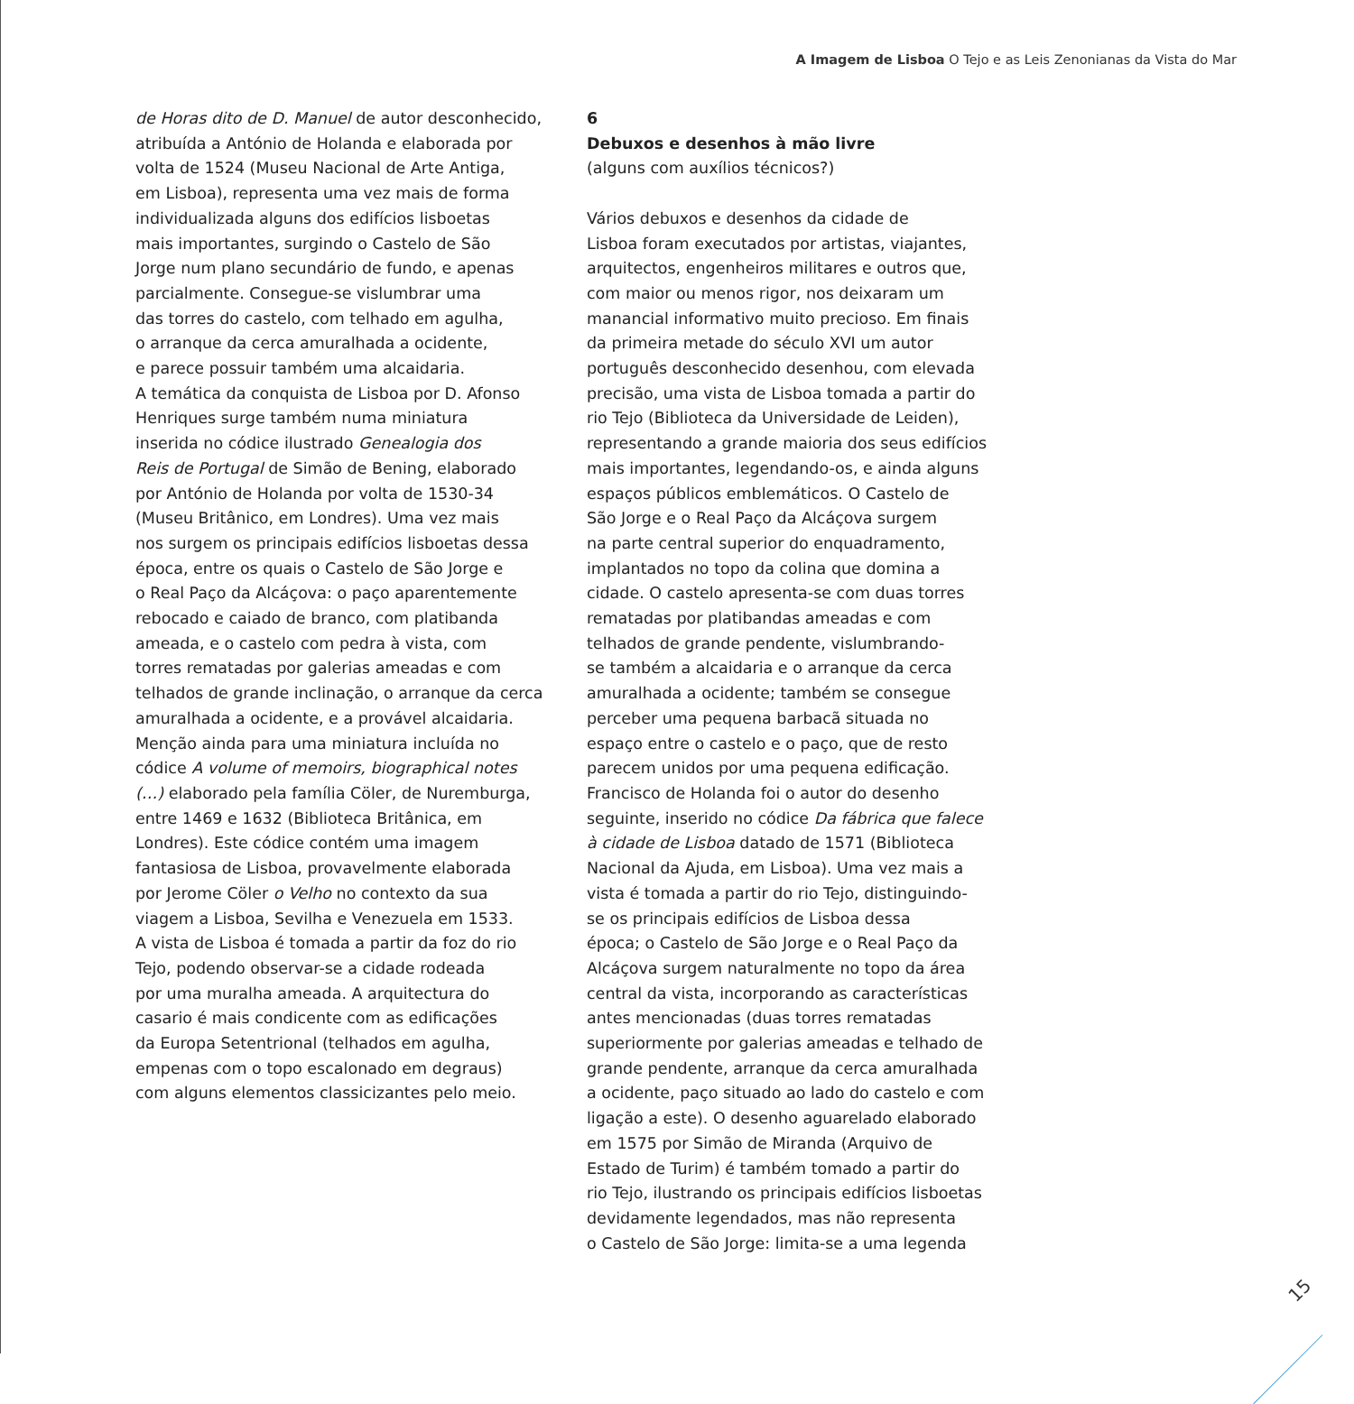A Imagem de Lisboa O Tejo e as Leis Zenonianas da Vista do Mar
de Horas dito de D. Manuel de autor desconhecido,
atribuída a António de Holanda e elaborada por
volta de 1524 (Museu Nacional de Arte Antiga,
em Lisboa), representa uma vez mais de forma
individualizada alguns dos edifícios lisboetas
mais importantes, surgindo o Castelo de São
Jorge num plano secundário de fundo, e apenas
parcialmente. Consegue-se vislumbrar uma
das torres do castelo, com telhado em agulha,
o arranque da cerca amuralhada a ocidente,
e parece possuir também uma alcaidaria.
A temática da conquista de Lisboa por D. Afonso
Henriques surge também numa miniatura
inserida no códice ilustrado Genealogia dos
Reis de Portugal de Simão de Bening, elaborado
por António de Holanda por volta de 1530-34
(Museu Britânico, em Londres). Uma vez mais
nos surgem os principais edifícios lisboetas dessa
época, entre os quais o Castelo de São Jorge e
o Real Paço da Alcáçova: o paço aparentemente
rebocado e caiado de branco, com platibanda
ameada, e o castelo com pedra à vista, com
torres rematadas por galerias ameadas e com
telhados de grande inclinação, o arranque da cerca
amuralhada a ocidente, e a provável alcaidaria.
Menção ainda para uma miniatura incluída no
códice A volume of memoirs, biographical notes
(…) elaborado pela família Cöler, de Nuremburga,
entre 1469 e 1632 (Biblioteca Britânica, em
Londres). Este códice contém uma imagem
fantasiosa de Lisboa, provavelmente elaborada
por Jerome Cöler o Velho no contexto da sua
viagem a Lisboa, Sevilha e Venezuela em 1533.
A vista de Lisboa é tomada a partir da foz do rio
Tejo, podendo observar-se a cidade rodeada
por uma muralha ameada. A arquitectura do
casario é mais condicente com as edificações
da Europa Setentrional (telhados em agulha,
empenas com o topo escalonado em degraus)
com alguns elementos classicizantes pelo meio.
6
Debuxos e desenhos à mão livre
(alguns com auxílios técnicos?)
Vários debuxos e desenhos da cidade de
Lisboa foram executados por artistas, viajantes,
arquitectos, engenheiros militares e outros que,
com maior ou menos rigor, nos deixaram um
manancial informativo muito precioso. Em finais
da primeira metade do século XVI um autor
português desconhecido desenhou, com elevada
precisão, uma vista de Lisboa tomada a partir do
rio Tejo (Biblioteca da Universidade de Leiden),
representando a grande maioria dos seus edifícios
mais importantes, legendando-os, e ainda alguns
espaços públicos emblemáticos. O Castelo de
São Jorge e o Real Paço da Alcáçova surgem
na parte central superior do enquadramento,
implantados no topo da colina que domina a
cidade. O castelo apresenta-se com duas torres
rematadas por platibandas ameadas e com
telhados de grande pendente, vislumbrando-
se também a alcaidaria e o arranque da cerca
amuralhada a ocidente; também se consegue
perceber uma pequena barbacã situada no
espaço entre o castelo e o paço, que de resto
parecem unidos por uma pequena edificação.
Francisco de Holanda foi o autor do desenho
seguinte, inserido no códice Da fábrica que falece
à cidade de Lisboa datado de 1571 (Biblioteca
Nacional da Ajuda, em Lisboa). Uma vez mais a
vista é tomada a partir do rio Tejo, distinguindo-
se os principais edifícios de Lisboa dessa
época; o Castelo de São Jorge e o Real Paço da
Alcáçova surgem naturalmente no topo da área
central da vista, incorporando as características
antes mencionadas (duas torres rematadas
superiormente por galerias ameadas e telhado de
grande pendente, arranque da cerca amuralhada
a ocidente, paço situado ao lado do castelo e com
ligação a este). O desenho aguarelado elaborado
em 1575 por Simão de Miranda (Arquivo de
Estado de Turim) é também tomado a partir do
rio Tejo, ilustrando os principais edifícios lisboetas
devidamente legendados, mas não representa
o Castelo de São Jorge: limita-se a uma legenda
15